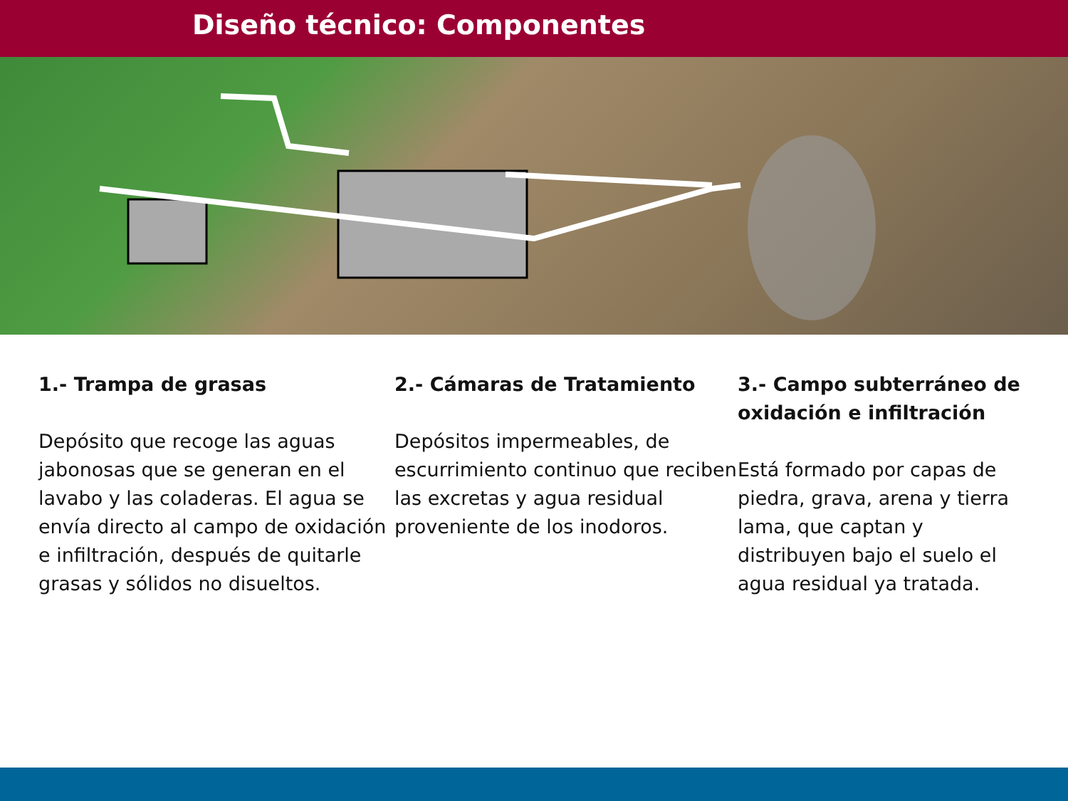Diseño técnico: Componentes
1.- Trampa de grasas
Depósito que recoge las aguas jabonosas que se generan en el lavabo y las coladeras. El agua se envía directo al campo de oxidación e infiltración, después de quitarle grasas y sólidos no disueltos.
2.- Cámaras de Tratamiento
Depósitos impermeables, de escurrimiento continuo que reciben las excretas y agua residual proveniente de los inodoros.
3.- Campo subterráneo de oxidación e infiltración
Está formado por capas de piedra, grava, arena y tierra lama, que captan y distribuyen bajo el suelo el agua residual ya tratada.